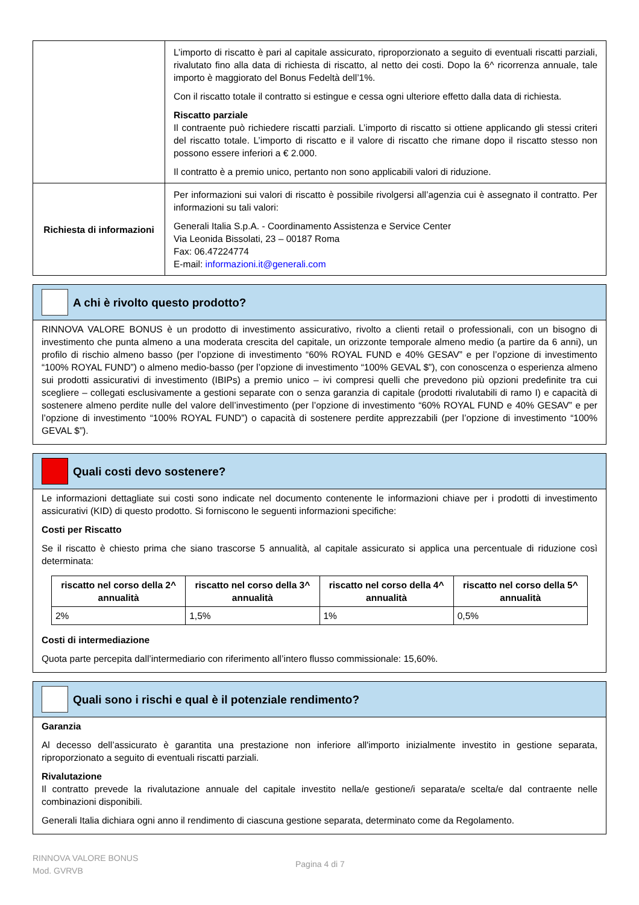| | L’importo di riscatto è pari al capitale assicurato, riproporzionato a seguito di eventuali riscatti parziali, rivalutato fino alla data di richiesta di riscatto, al netto dei costi. Dopo la 6^ ricorrenza annuale, tale importo è maggiorato del Bonus Fedeltà dell’1%. Con il riscatto totale il contratto si estingue e cessa ogni ulteriore effetto dalla data di richiesta. Riscatto parziale Il contraente può richiedere riscatti parziali. L’importo di riscatto si ottiene applicando gli stessi criteri del riscatto totale. L’importo di riscatto e il valore di riscatto che rimane dopo il riscatto stesso non possono essere inferiori a € 2.000. Il contratto è a premio unico, pertanto non sono applicabili valori di riduzione. |
| Richiesta di informazioni | Per informazioni sui valori di riscatto è possibile rivolgersi all’agenzia cui è assegnato il contratto. Per informazioni su tali valori: Generali Italia S.p.A. - Coordinamento Assistenza e Service Center Via Leonida Bissolati, 23 – 00187 Roma Fax: 06.47224774 E-mail: informazioni.it@generali.com |
A chi è rivolto questo prodotto?
RINNOVA VALORE BONUS è un prodotto di investimento assicurativo, rivolto a clienti retail o professionali, con un bisogno di investimento che punta almeno a una moderata crescita del capitale, un orizzonte temporale almeno medio (a partire da 6 anni), un profilo di rischio almeno basso (per l’opzione di investimento “60% ROYAL FUND e 40% GESAV” e per l’opzione di investimento “100% ROYAL FUND”) o almeno medio-basso (per l’opzione di investimento “100% GEVAL $”), con conoscenza o esperienza almeno sui prodotti assicurativi di investimento (IBIPs) a premio unico – ivi compresi quelli che prevedono più opzioni predefinite tra cui scegliere – collegati esclusivamente a gestioni separate con o senza garanzia di capitale (prodotti rivalutabili di ramo I) e capacità di sostenere almeno perdite nulle del valore dell’investimento (per l’opzione di investimento “60% ROYAL FUND e 40% GESAV” e per l’opzione di investimento “100% ROYAL FUND”) o capacità di sostenere perdite apprezzabili (per l’opzione di investimento “100% GEVAL $”).
Quali costi devo sostenere?
Le informazioni dettagliate sui costi sono indicate nel documento contenente le informazioni chiave per i prodotti di investimento assicurativi (KID) di questo prodotto. Si forniscono le seguenti informazioni specifiche:
Costi per Riscatto
Se il riscatto è chiesto prima che siano trascorse 5 annualità, al capitale assicurato si applica una percentuale di riduzione così determinata:
| riscatto nel corso della 2^ annualità | riscatto nel corso della 3^ annualità | riscatto nel corso della 4^ annualità | riscatto nel corso della 5^ annualità |
| --- | --- | --- | --- |
| 2% | 1,5% | 1% | 0,5% |
Costi di intermediazione
Quota parte percepita dall’intermediario con riferimento all’intero flusso commissionale: 15,60%.
Quali sono i rischi e qual è il potenziale rendimento?
Garanzia
Al decesso dell’assicurato è garantita una prestazione non inferiore all'importo inizialmente investito in gestione separata, riproporzionato a seguito di eventuali riscatti parziali.
Rivalutazione
Il contratto prevede la rivalutazione annuale del capitale investito nella/e gestione/i separata/e scelta/e dal contraente nelle combinazioni disponibili.
Generali Italia dichiara ogni anno il rendimento di ciascuna gestione separata, determinato come da Regolamento.
RINNOVA VALORE BONUS
Mod. GVRVB
Pagina 4 di 7